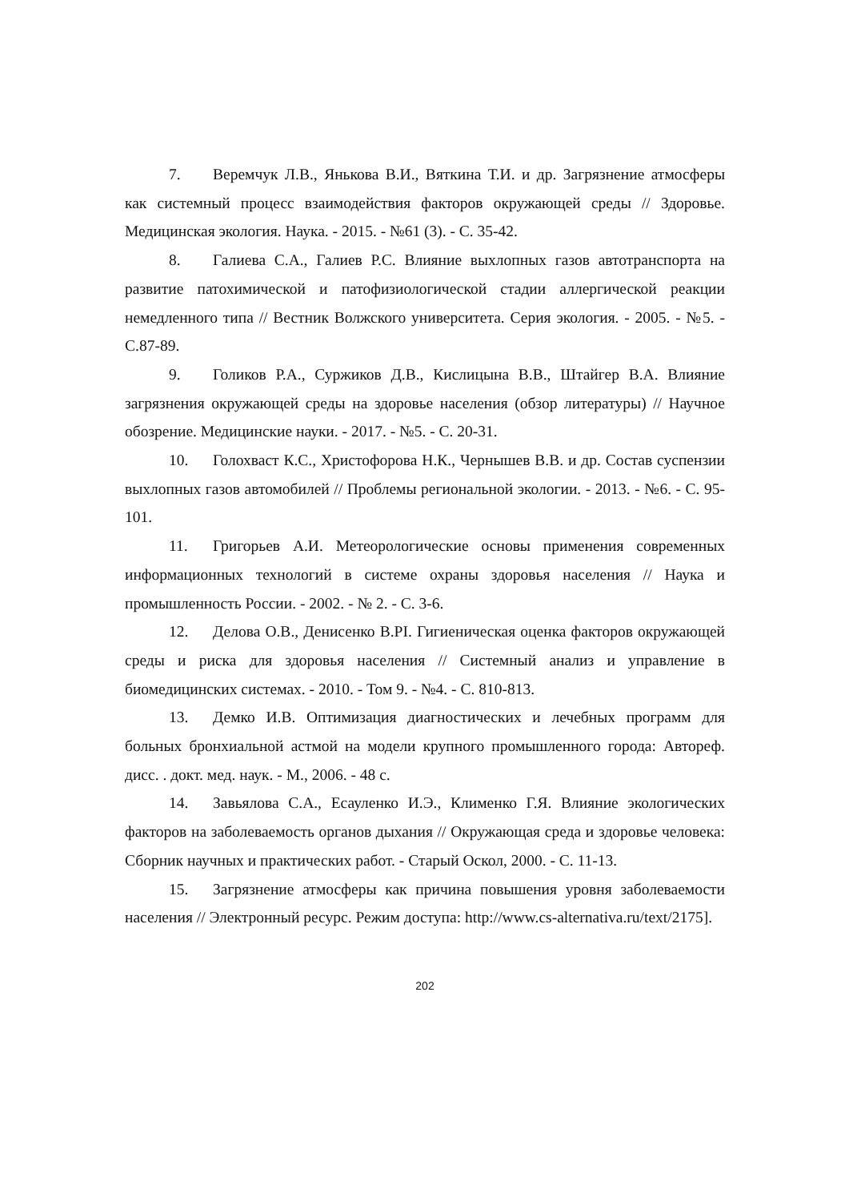7. Веремчук Л.В., Янькова В.И., Вяткина Т.И. и др. Загрязнение атмосферы как системный процесс взаимодействия факторов окружающей среды // Здоровье. Медицинская экология. Наука. - 2015. - №61 (3). - С. 35-42.
8. Галиева С.А., Галиев Р.С. Влияние выхлопных газов автотранспорта на развитие патохимической и патофизиологической стадии аллергической реакции немедленного типа // Вестник Волжского университета. Серия экология. - 2005. - №5. - С.87-89.
9. Голиков Р.А., Суржиков Д.В., Кислицына В.В., Штайгер В.А. Влияние загрязнения окружающей среды на здоровье населения (обзор литературы) // Научное обозрение. Медицинские науки. - 2017. - №5. - С. 20-31.
10. Голохваст К.С., Христофорова Н.К., Чернышев В.В. и др. Состав суспензии выхлопных газов автомобилей // Проблемы региональной экологии. - 2013. - №6. - С. 95-101.
11. Григорьев А.И. Метеорологические основы применения современных информационных технологий в системе охраны здоровья населения // Наука и промышленность России. - 2002. - № 2. - С. 3-6.
12. Делова О.В., Денисенко В.PI. Гигиеническая оценка факторов окружающей среды и риска для здоровья населения // Системный анализ и управление в биомедицинских системах. - 2010. - Том 9. - №4. - С. 810-813.
13. Демко И.В. Оптимизация диагностических и лечебных программ для больных бронхиальной астмой на модели крупного промышленного города: Автореф. дисс. . докт. мед. наук. - М., 2006. - 48 с.
14. Завьялова С.А., Есауленко И.Э., Клименко Г.Я. Влияние экологических факторов на заболеваемость органов дыхания // Окружающая среда и здоровье человека: Сборник научных и практических работ. - Старый Оскол, 2000. - С. 11-13.
15. Загрязнение атмосферы как причина повышения уровня заболеваемости населения // Электронный ресурс. Режим доступа: http://www.cs-alternativa.ru/text/2175].
202